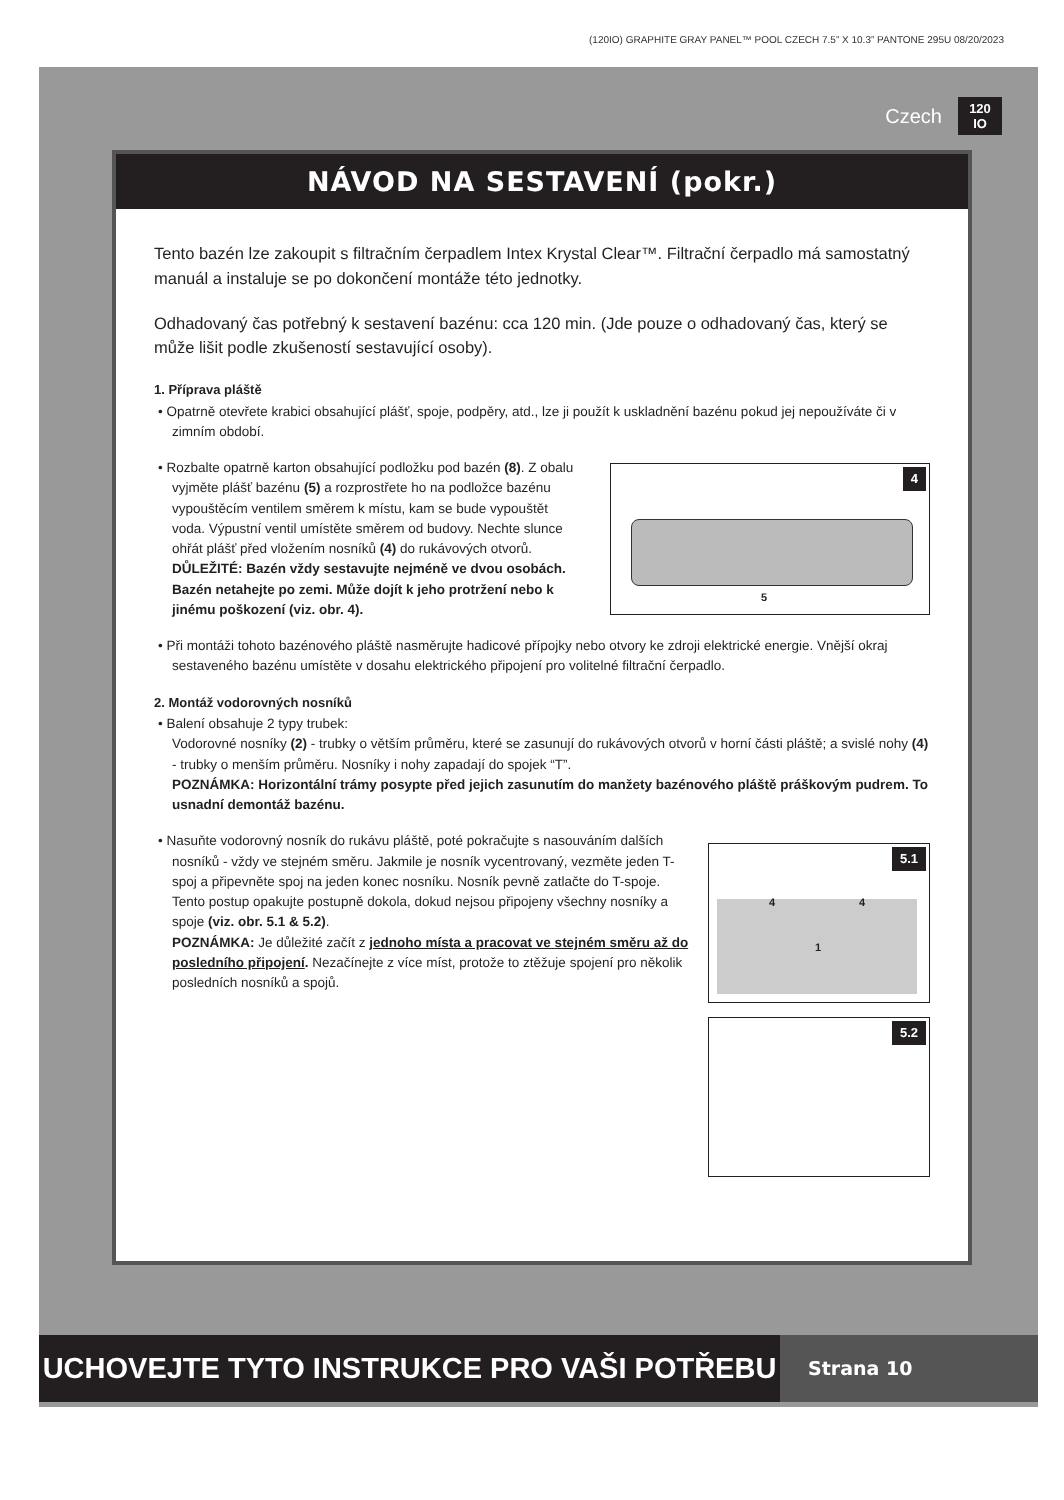(120IO) GRAPHITE GRAY PANEL™ POOL CZECH 7.5” X 10.3” PANTONE 295U 08/20/2023
Czech 120
IO
NÁVOD NA SESTAVENÍ (pokr.)
Tento bazén lze zakoupit s filtračním čerpadlem Intex Krystal Clear™. Filtrační čerpadlo má samostatný manuál a instaluje se po dokončení montáže této jednotky.
Odhadovaný čas potřebný k sestavení bazénu: cca 120 min. (Jde pouze o odhadovaný čas, který se může lišit podle zkušeností sestavující osoby).
1. Příprava pláště
• Opatrně otevřete krabici obsahující plášť, spoje, podpěry, atd., lze ji použít k uskladnění bazénu pokud jej nepoužíváte či v zimním období.
• Rozbalte opatrně karton obsahující podložku pod bazén (8). Z obalu vyjměte plášť bazénu (5) a rozprostřete ho na podložce bazénu vypouštěcím ventilem směrem k místu, kam se bude vypouštět voda. Výpustní ventil umístěte směrem od budovy. Nechte slunce ohřát plášť před vložením nosníků (4) do rukávových otvorů.
DŮLEŽITÉ: Bazén vždy sestavujte nejméně ve dvou osobách. Bazén netahejte po zemi. Může dojít k jeho protržení nebo k jinému poškození (viz. obr. 4).
4
5
• Při montáži tohoto bazénového pláště nasměrujte hadicové přípojky nebo otvory ke zdroji elektrické energie. Vnější okraj sestaveného bazénu umístěte v dosahu elektrického připojení pro volitelné filtrační čerpadlo.
2. Montáž vodorovných nosníků
• Balení obsahuje 2 typy trubek:
Vodorovné nosníky (2) - trubky o větším průměru, které se zasunují do rukávových otvorů v horní části pláště; a svislé nohy (4) - trubky o menším průměru. Nosníky i nohy zapadají do spojek “T”.
POZNÁMKA: Horizontální trámy posypte před jejich zasunutím do manžety bazénového pláště práškovým pudrem. To usnadní demontáž bazénu.
• Nasuňte vodorovný nosník do rukávu pláště, poté pokračujte s nasouváním dalších nosníků - vždy ve stejném směru. Jakmile je nosník vycentrovaný, vezměte jeden T-spoj a připevněte spoj na jeden konec nosníku. Nosník pevně zatlačte do T-spoje. Tento postup opakujte postupně dokola, dokud nejsou připojeny všechny nosníky a spoje (viz. obr. 5.1 & 5.2).
POZNÁMKA: Je důležité začít z jednoho místa a pracovat ve stejném směru až do posledního připojení. Nezačínejte z více míst, protože to ztěžuje spojení pro několik posledních nosníků a spojů.
5.1
4 4
1
5.2
UCHOVEJTE TYTO INSTRUKCE PRO VAŠI POTŘEBU
Strana 10